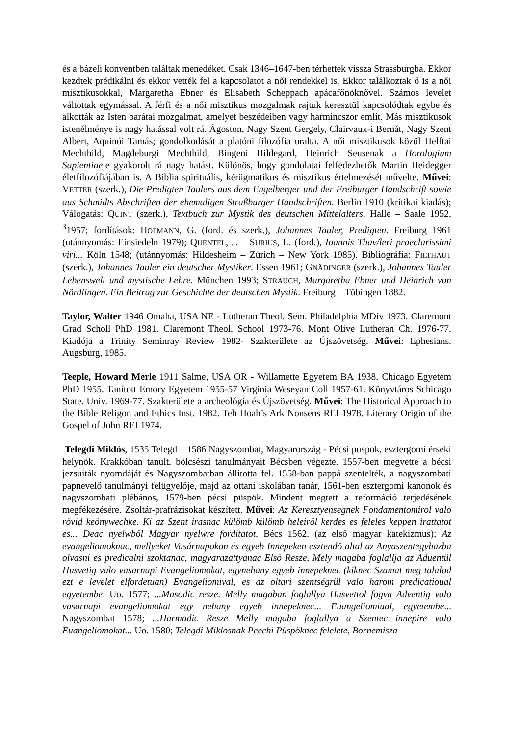és a bázeli konventben találtak menedéket. Csak 1346–1647-ben térhettek vissza Strassburgba. Ekkor kezdtek prédikálni és ekkor vették fel a kapcsolatot a női rendekkel is. Ekkor találkoztak ő is a női misztikusokkal, Margaretha Ebner és Elisabeth Scheppach apácafőnöknővel. Számos levelet váltottak egymással. A férfi és a női misztikus mozgalmak rajtuk keresztül kapcsolódtak egybe és alkották az Isten barátai mozgalmat, amelyet beszédeiben vagy harmincszor említ. Más misztikusok istenélménye is nagy hatással volt rá. Ágoston, Nagy Szent Gergely, Clairvaux-i Bernát, Nagy Szent Albert, Aquinói Tamás; gondolkodását a platóni filozófia uralta. A női misztikusok közül Helftai Mechthild, Magdeburgi Mechthild, Bingeni Hildegard, Heinrich Seusenak a Horologium Sapientiaeje gyakorolt rá nagy hatást. Különös, hogy gondolatai felfedezhetők Martin Heidegger életfilozófiájában is. A Biblia spirituális, kérügmatikus és misztikus értelmezését művelte. Művei: VETTER (szerk.), Die Predigten Taulers aus dem Engelberger und der Freiburger Handschrift sowie aus Schmidts Abschriften der ehemaligen Straßburger Handschriften. Berlin 1910 (kritikai kiadás); Válogatás: QUINT (szerk.), Textbuch zur Mystik des deutschen Mittelalters. Halle – Saale 1952, <sup>3</sup>1957; fordítások: HOFMANN, G. (ford. és szerk.), Johannes Tauler, Predigten. Freiburg 1961 (utánnyomás: Einsiedeln 1979); QUENTEL, J. – SURIUS, L. (ford.), Ioannis Thav/leri praeclarissimi viri... Köln 1548; (utánnyomás: Hildesheim – Zürich – New York 1985). Bibliográfia: FILTHAUT (szerk.), Johannes Tauler ein deutscher Mystiker. Essen 1961; GNÄDINGER (szerk.), Johannes Tauler Lebenswelt und mystische Lehre. München 1993; STRAUCH, Margaretha Ebner und Heinrich von Nördlingen. Ein Beitrag zur Geschichte der deutschen Mystik. Freiburg – Tübingen 1882.
Taylor, Walter 1946 Omaha, USA NE - Lutheran Theol. Sem. Philadelphia MDiv 1973. Claremont Grad Scholl PhD 1981. Claremont Theol. School 1973-76. Mont Olive Lutheran Ch. 1976-77. Kiadója a Trinity Seminray Review 1982- Szakterülete az Újszövetség. Művei: Ephesians. Augsburg, 1985.
Teeple, Howard Merle 1911 Salme, USA OR - Willamette Egyetem BA 1938. Chicago Egyetem PhD 1955. Tanított Emory Egyetem 1955-57 Virginia Weseyan Coll 1957-61. Könyvtáros Schicago State. Univ. 1969-77. Szakterülete a archeológia és Újszövetség. Művei: The Historical Approach to the Bible Religon and Ethics Inst. 1982. Teh Hoah’s Ark Nonsens REI 1978. Literary Origin of the Gospel of John REI 1974.
Telegdi Miklós, 1535 Telegd – 1586 Nagyszombat, Magyarország - Pécsi püspök, esztergomi érseki helynök. Krakkóban tanult, bölcsészi tanulmányait Bécsben végezte. 1557-ben megvette a bécsi jezsuiták nyomdáját és Nagyszombatban állította fel. 1558-ban pappá szentelték, a nagyszombati papnevelő tanulmányi felügyelője, majd az ottani iskolában tanár, 1561-ben esztergomi kanonok és nagyszombati plébános, 1579-ben pécsi püspök. Mindent megtett a reformáció terjedésének megfékezésére. Zsoltár-prafrázisokat készített. Művei: Az Keresztyensegnek Fondamentomirol valo rövid keönywechke. Ki az Szent irasnac külömb külömb heleiről kerdes es feleles keppen irattatot es... Deac nyelwből Magyar nyelwre forditatot. Bécs 1562. (az első magyar katekizmus); Az evangeliomoknac, mellyeket Vasárnapokon és egyeb Innepeken esztendö altal az Anyaszentegyhazba olvasni es predicalni szoktanac, magyarazattyanac Elsö Resze, Mely magaba foglallja az Aduentül Husvetig valo vasarnapi Evangeliomokat, egynehany egyeb innepeknec (kiknec Szamat meg talalod ezt e levelet elfordetuan) Evangeliomival, es az oltari szentségrül valo harom predicatioual egyetembe. Uo. 1577; ...Masodic resze. Melly magaban foglallya Husvettol fogva Adventig valo vasarnapi evangeliomokat egy nehany egyeb innepeknec... Euangeliomiual, egyetembe... Nagyszombat 1578; ...Harmadic Resze Melly magaba foglallya a Szentec innepire valo Euangeliomokat... Uo. 1580; Telegdi Miklosnak Peechi Püspöknec felelete, Bornemisza